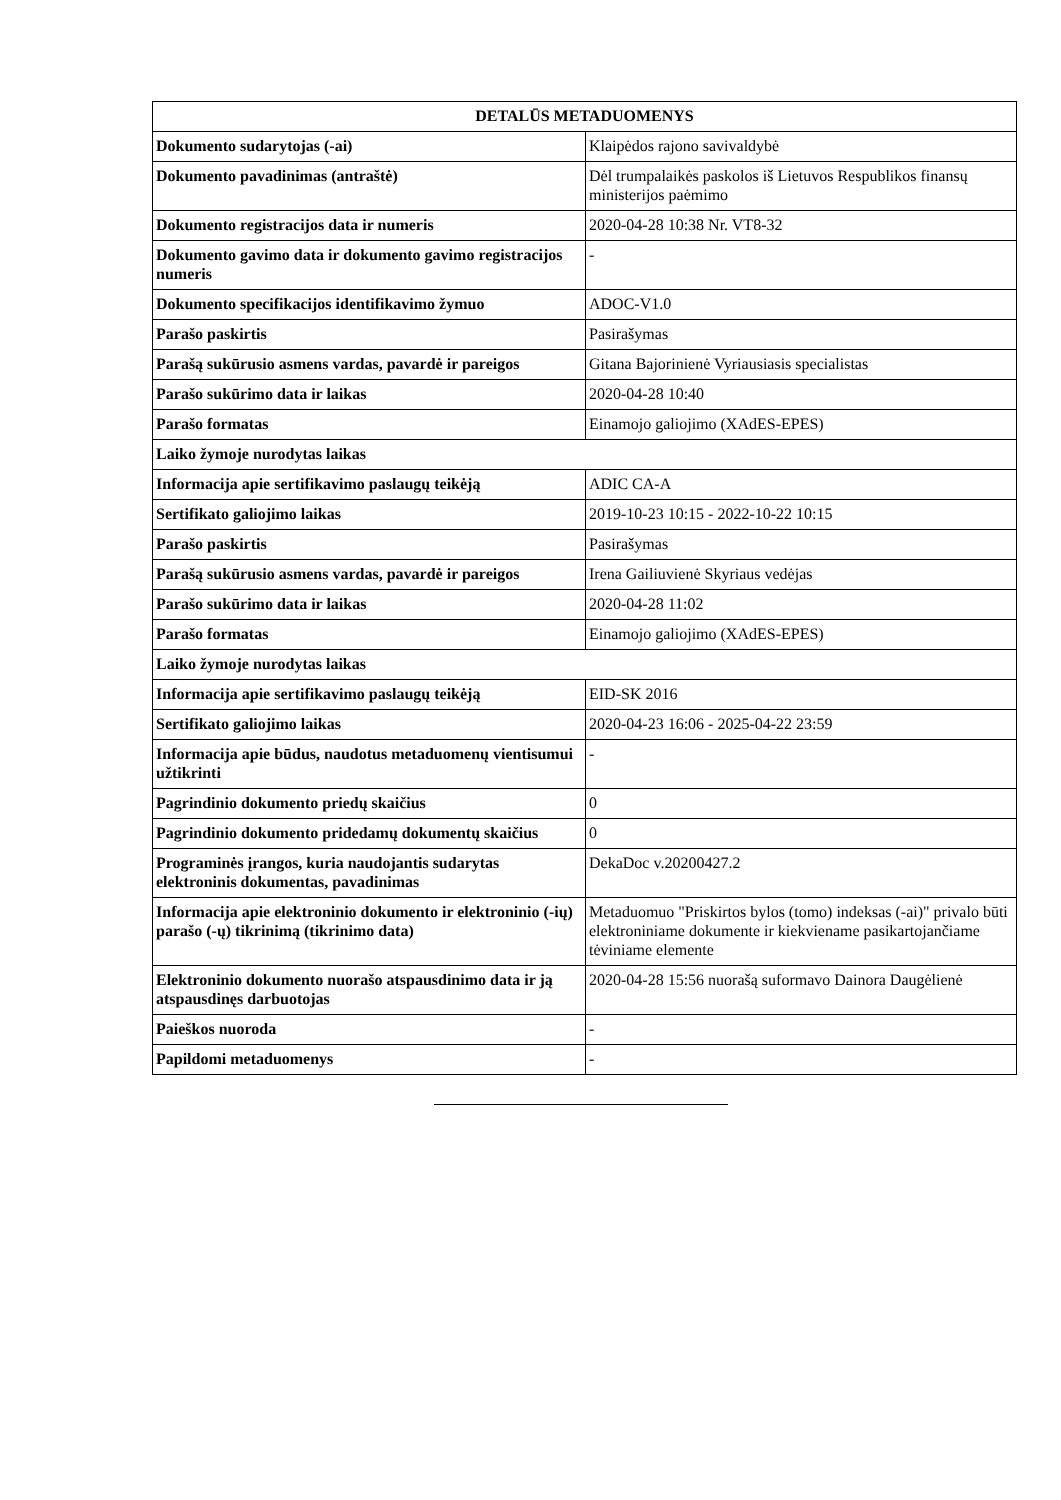| DETALŪS METADUOMENYS | |
| --- | --- |
| Dokumento sudarytojas (-ai) | Klaipėdos rajono savivaldybė |
| Dokumento pavadinimas (antraštė) | Dėl trumpalaikės paskolos iš Lietuvos Respublikos finansų ministerijos paėmimo |
| Dokumento registracijos data ir numeris | 2020-04-28 10:38 Nr. VT8-32 |
| Dokumento gavimo data ir dokumento gavimo registracijos numeris | - |
| Dokumento specifikacijos identifikavimo žymuo | ADOC-V1.0 |
| Parašo paskirtis | Pasirašymas |
| Parašą sukūrusio asmens vardas, pavardė ir pareigos | Gitana Bajorinienė Vyriausiasis specialistas |
| Parašo sukūrimo data ir laikas | 2020-04-28 10:40 |
| Parašo formatas | Einamojo galiojimo (XAdES-EPES) |
| Laiko žymoje nurodytas laikas | |
| Informacija apie sertifikavimo paslaugų teikėją | ADIC CA-A |
| Sertifikato galiojimo laikas | 2019-10-23 10:15 - 2022-10-22 10:15 |
| Parašo paskirtis | Pasirašymas |
| Parašą sukūrusio asmens vardas, pavardė ir pareigos | Irena Gailiuvienė Skyriaus vedėjas |
| Parašo sukūrimo data ir laikas | 2020-04-28 11:02 |
| Parašo formatas | Einamojo galiojimo (XAdES-EPES) |
| Laiko žymoje nurodytas laikas | |
| Informacija apie sertifikavimo paslaugų teikėją | EID-SK 2016 |
| Sertifikato galiojimo laikas | 2020-04-23 16:06 - 2025-04-22 23:59 |
| Informacija apie būdus, naudotus metaduomenų vientisumui užtikrinti | - |
| Pagrindinio dokumento priedų skaičius | 0 |
| Pagrindinio dokumento pridedamų dokumentų skaičius | 0 |
| Programinės įrangos, kuria naudojantis sudarytas elektroninis dokumentas, pavadinimas | DekaDoc v.20200427.2 |
| Informacija apie elektroninio dokumento ir elektroninio (-ių) parašo (-ų) tikrinimą (tikrinimo data) | Metaduomuo "Priskirtos bylos (tomo) indeksas (-ai)" privalo būti elektroniniame dokumente ir kiekviename pasikartojančiame tėviniame elemente |
| Elektroninio dokumento nuorašo atspausdinimo data ir ją atspausdinęs darbuotojas | 2020-04-28 15:56 nuorašą suformavo Dainora Daugėlienė |
| Paieškos nuoroda | - |
| Papildomi metaduomenys | - |